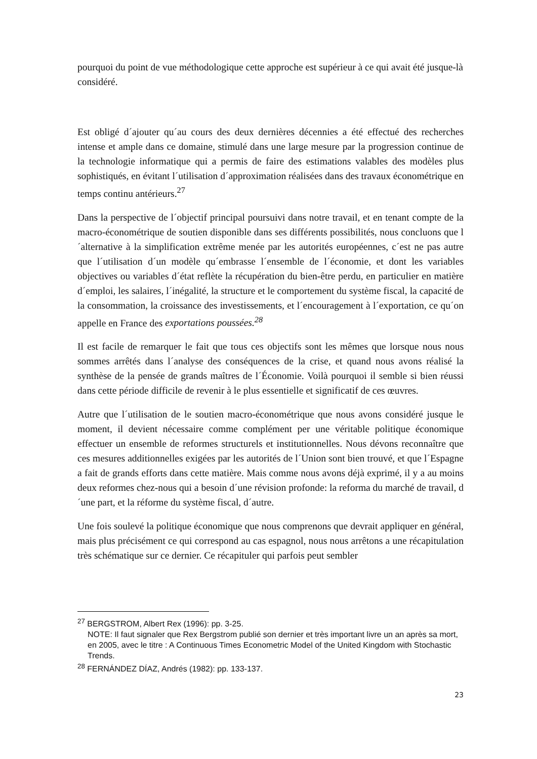pourquoi du point de vue méthodologique cette approche est supérieur à ce qui avait été jusque-là considéré.
Est obligé d´ajouter qu´au cours des deux dernières décennies a été effectué des recherches intense et ample dans ce domaine, stimulé dans une large mesure par la progression continue de la technologie informatique qui a permis de faire des estimations valables des modèles plus sophistiqués, en évitant l´utilisation d´approximation réalisées dans des travaux économétrique en temps continu antérieurs.<sup>27</sup>
Dans la perspective de l´objectif principal poursuivi dans notre travail, et en tenant compte de la macro-économétrique de soutien disponible dans ses différents possibilités, nous concluons que l´alternative à la simplification extrême menée par les autorités européennes, c´est ne pas autre que l´utilisation d´un modèle qu´embrasse l´ensemble de l´économie, et dont les variables objectives ou variables d´état reflète la récupération du bien-être perdu, en particulier en matière d´emploi, les salaires, l´inégalité, la structure et le comportement du système fiscal, la capacité de la consommation, la croissance des investissements, et l´encouragement à l´exportation, ce qu´on appelle en France des exportations poussées.<sup>28</sup>
Il est facile de remarquer le fait que tous ces objectifs sont les mêmes que lorsque nous nous sommes arrêtés dans l´analyse des conséquences de la crise, et quand nous avons réalisé la synthèse de la pensée de grands maîtres de l´Économie. Voilà pourquoi il semble si bien réussi dans cette période difficile de revenir à le plus essentielle et significatif de ces œuvres.
Autre que l´utilisation de le soutien macro-économétrique que nous avons considéré jusque le moment, il devient nécessaire comme complément per une véritable politique économique effectuer un ensemble de reformes structurels et institutionnelles. Nous dévons reconnaître que ces mesures additionnelles exigées par les autorités de l´Union sont bien trouvé, et que l´Espagne a fait de grands efforts dans cette matière. Mais comme nous avons déjà exprimé, il y a au moins deux reformes chez-nous qui a besoin d´une révision profonde: la reforma du marché de travail, d´une part, et la réforme du système fiscal, d´autre.
Une fois soulevé la politique économique que nous comprenons que devrait appliquer en général, mais plus précisément ce qui correspond au cas espagnol, nous nous arrêtons a une récapitulation très schématique sur ce dernier. Ce récapituler qui parfois peut sembler
<sup>27</sup> BERGSTROM, Albert Rex (1996): pp. 3-25.
NOTE: Il faut signaler que Rex Bergstrom publié son dernier et très important livre un an après sa mort, en 2005, avec le titre : A Continuous Times Econometric Model of the United Kingdom with Stochastic Trends.
<sup>28</sup> FERNÁNDEZ DÍAZ, Andrés (1982): pp. 133-137.
23